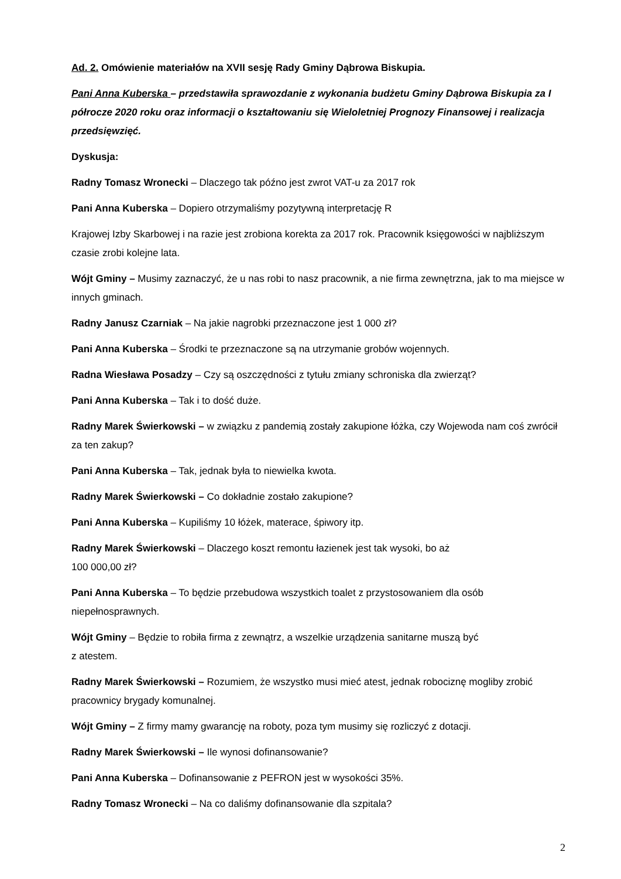Ad. 2. Omówienie materiałów na XVII sesję Rady Gminy Dąbrowa Biskupia.
Pani Anna Kuberska – przedstawiła sprawozdanie z wykonania budżetu Gminy Dąbrowa Biskupia za I półrocze 2020 roku oraz informacji o kształtowaniu się Wieloletniej Prognozy Finansowej i realizacja przedsięwzięć.
Dyskusja:
Radny Tomasz Wronecki – Dlaczego tak późno jest zwrot VAT-u za 2017 rok
Pani Anna Kuberska – Dopiero otrzymaliśmy pozytywną interpretację R
Krajowej Izby Skarbowej i na razie jest zrobiona korekta za 2017 rok. Pracownik księgowości w najbliższym czasie zrobi kolejne lata.
Wójt Gminy – Musimy zaznaczyć, że u nas robi to nasz pracownik, a nie firma zewnętrzna, jak to ma miejsce w innych gminach.
Radny Janusz Czarniak – Na jakie nagrobki przeznaczone jest 1 000 zł?
Pani Anna Kuberska – Środki te przeznaczone są na utrzymanie grobów wojennych.
Radna Wiesława Posadzy – Czy są oszczędności z tytułu zmiany schroniska dla zwierząt?
Pani Anna Kuberska – Tak i to dość duże.
Radny Marek Świerkowski – w związku z pandemią zostały zakupione łóżka, czy Wojewoda nam coś zwrócił za ten zakup?
Pani Anna Kuberska – Tak, jednak była to niewielka kwota.
Radny Marek Świerkowski – Co dokładnie zostało zakupione?
Pani Anna Kuberska – Kupiliśmy 10 łóżek, materace, śpiwory itp.
Radny Marek Świerkowski – Dlaczego koszt remontu łazienek jest tak wysoki, bo aż
100 000,00 zł?
Pani Anna Kuberska – To będzie przebudowa wszystkich toalet z przystosowaniem dla osób niepełnosprawnych.
Wójt Gminy – Będzie to robiła firma z zewnątrz, a wszelkie urządzenia sanitarne muszą być
z atestem.
Radny Marek Świerkowski – Rozumiem, że wszystko musi mieć atest, jednak robociznę mogliby zrobić pracownicy brygady komunalnej.
Wójt Gminy – Z firmy mamy gwarancję na roboty, poza tym musimy się rozliczyć z dotacji.
Radny Marek Świerkowski – Ile wynosi dofinansowanie?
Pani Anna Kuberska – Dofinansowanie z PEFRON jest w wysokości 35%.
Radny Tomasz Wronecki – Na co daliśmy dofinansowanie dla szpitala?
2